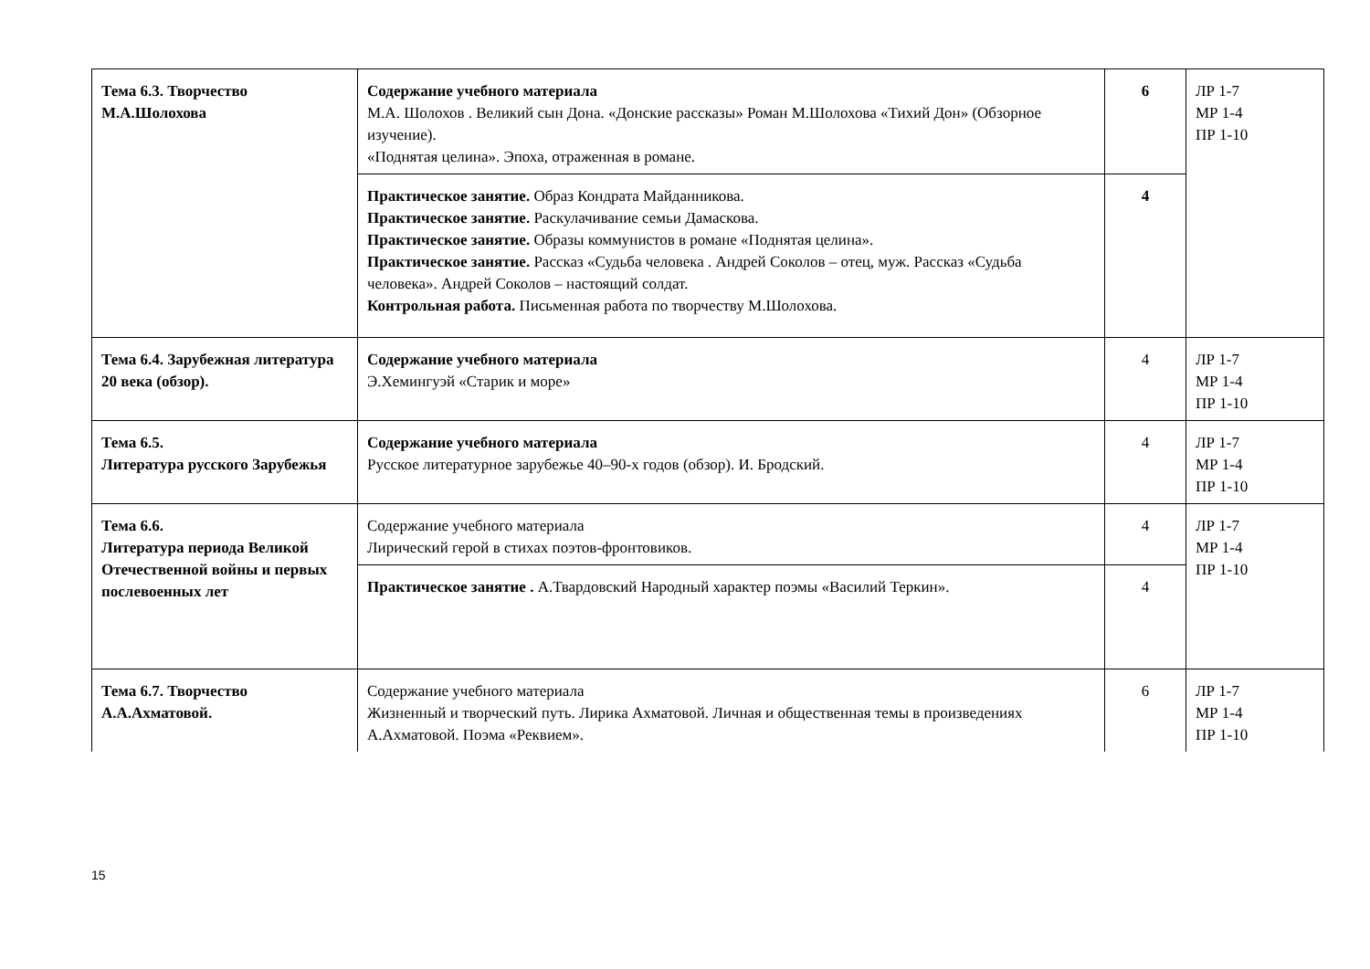| Тема 6.3. Творчество М.А.Шолохова | Содержание учебного материала М.А. Шолохов . Великий сын Дона. «Донские рассказы» Роман М.Шолохова «Тихий Дон» (Обзорное изучение). «Поднятая целина». Эпоха, отраженная в романе. | 6 | ЛР 1-7 МР 1-4 ПР 1-10 |
| | Практическое занятие. Образ Кондрата Майданникова. Практическое занятие. Раскулачивание семьи Дамаскова. Практическое занятие. Образы коммунистов в романе «Поднятая целина». Практическое занятие. Рассказ «Судьба человека . Андрей Соколов – отец, муж. Рассказ «Судьба человека». Андрей Соколов – настоящий солдат. Контрольная работа. Письменная работа по творчеству М.Шолохова. | 4 | |
| Тема 6.4. Зарубежная литература 20 века (обзор). | Содержание учебного материала Э.Хемингуэй «Старик и море» | 4 | ЛР 1-7 МР 1-4 ПР 1-10 |
| Тема 6.5. Литература русского Зарубежья | Содержание учебного материала Русское литературное зарубежье 40–90-х годов (обзор). И. Бродский. | 4 | ЛР 1-7 МР 1-4 ПР 1-10 |
| Тема 6.6. Литература периода Великой Отечественной войны и первых послевоенных лет | Содержание учебного материала Лирический герой в стихах поэтов-фронтовиков. | 4 | ЛР 1-7 МР 1-4 ПР 1-10 |
| | Практическое занятие . А.Твардовский Народный характер поэмы «Василий Теркин». | 4 | |
| Тема 6.7. Творчество А.А.Ахматовой. | Содержание учебного материала Жизненный и творческий путь. Лирика Ахматовой. Личная и общественная темы в произведениях А.Ахматовой. Поэма «Реквием». | 6 | ЛР 1-7 МР 1-4 ПР 1-10 |
15